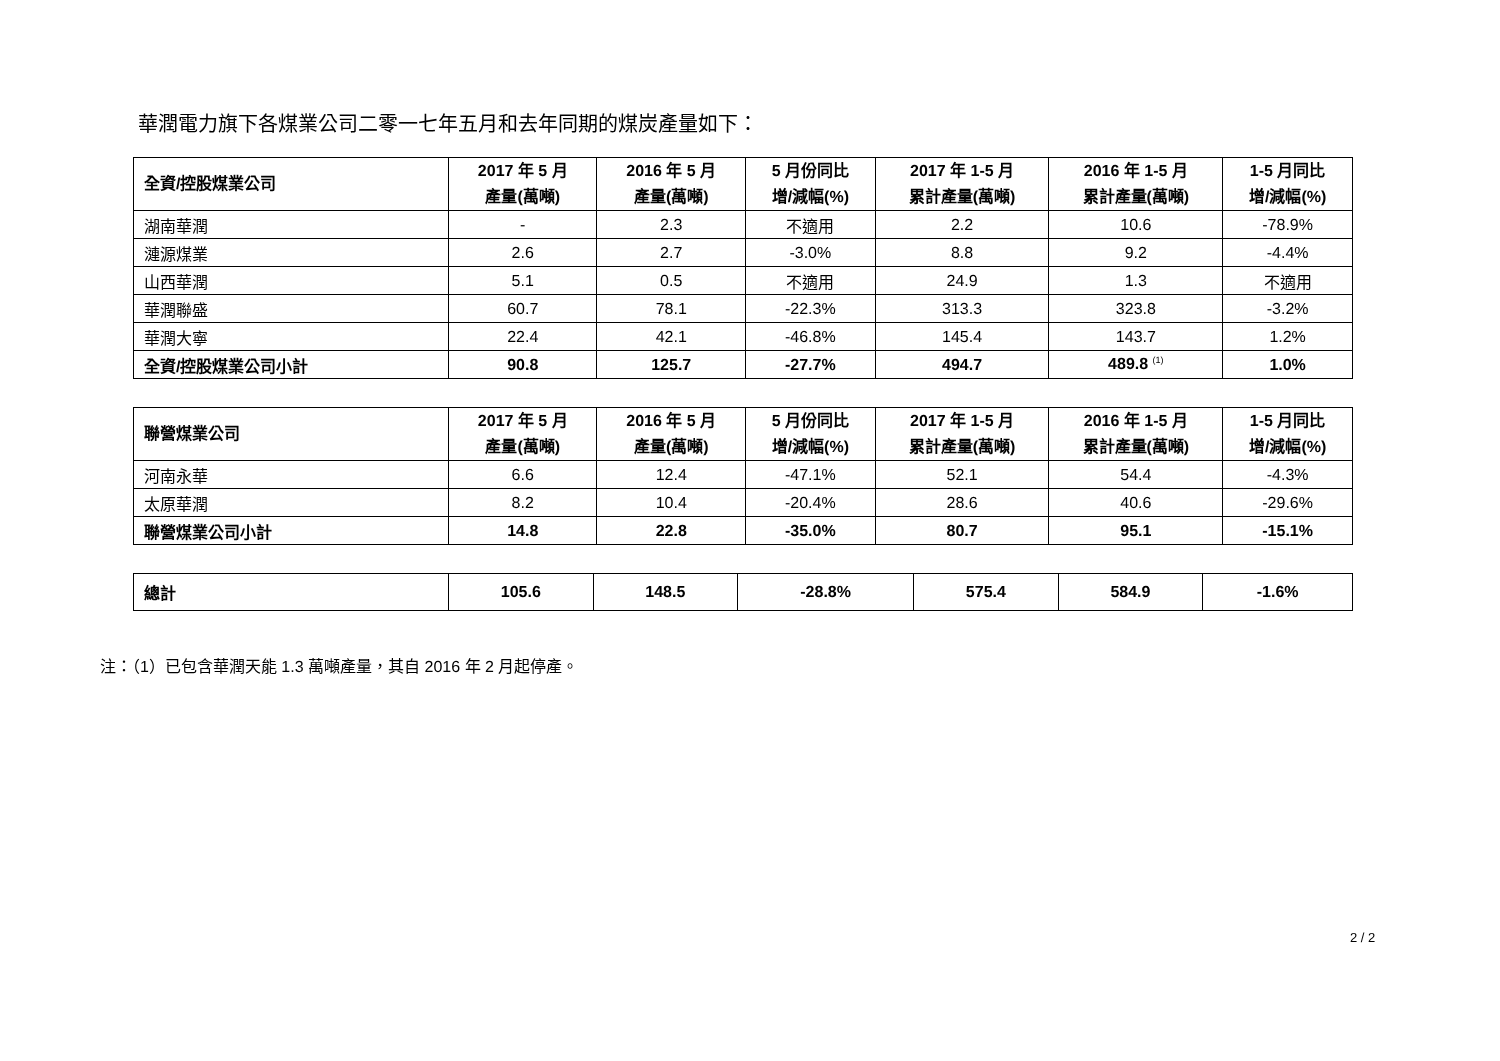華潤電力旗下各煤業公司二零一七年五月和去年同期的煤炭產量如下：
| 全資/控股煤業公司 | 2017 年 5 月 產量(萬噸) | 2016 年 5 月 產量(萬噸) | 5 月份同比 增/減幅(%) | 2017 年 1-5 月 累計產量(萬噸) | 2016 年 1-5 月 累計產量(萬噸) | 1-5 月同比 增/減幅(%) |
| --- | --- | --- | --- | --- | --- | --- |
| 湖南華潤 | - | 2.3 | 不適用 | 2.2 | 10.6 | -78.9% |
| 漣源煤業 | 2.6 | 2.7 | -3.0% | 8.8 | 9.2 | -4.4% |
| 山西華潤 | 5.1 | 0.5 | 不適用 | 24.9 | 1.3 | 不適用 |
| 華潤聯盛 | 60.7 | 78.1 | -22.3% | 313.3 | 323.8 | -3.2% |
| 華潤大寧 | 22.4 | 42.1 | -46.8% | 145.4 | 143.7 | 1.2% |
| 全資/控股煤業公司小計 | 90.8 | 125.7 | -27.7% | 494.7 | 489.8 <sup>(1)</sup> | 1.0% |
| 聯營煤業公司 | 2017 年 5 月 產量(萬噸) | 2016 年 5 月 產量(萬噸) | 5 月份同比 增/減幅(%) | 2017 年 1-5 月 累計產量(萬噸) | 2016 年 1-5 月 累計產量(萬噸) | 1-5 月同比 增/減幅(%) |
| --- | --- | --- | --- | --- | --- | --- |
| 河南永華 | 6.6 | 12.4 | -47.1% | 52.1 | 54.4 | -4.3% |
| 太原華潤 | 8.2 | 10.4 | -20.4% | 28.6 | 40.6 | -29.6% |
| 聯營煤業公司小計 | 14.8 | 22.8 | -35.0% | 80.7 | 95.1 | -15.1% |
| 總計 | 105.6 | 148.5 | -28.8% | 575.4 | 584.9 | -1.6% |
注：（1）已包含華潤天能 1.3 萬噸產量，其自 2016 年 2 月起停產。
2 / 2